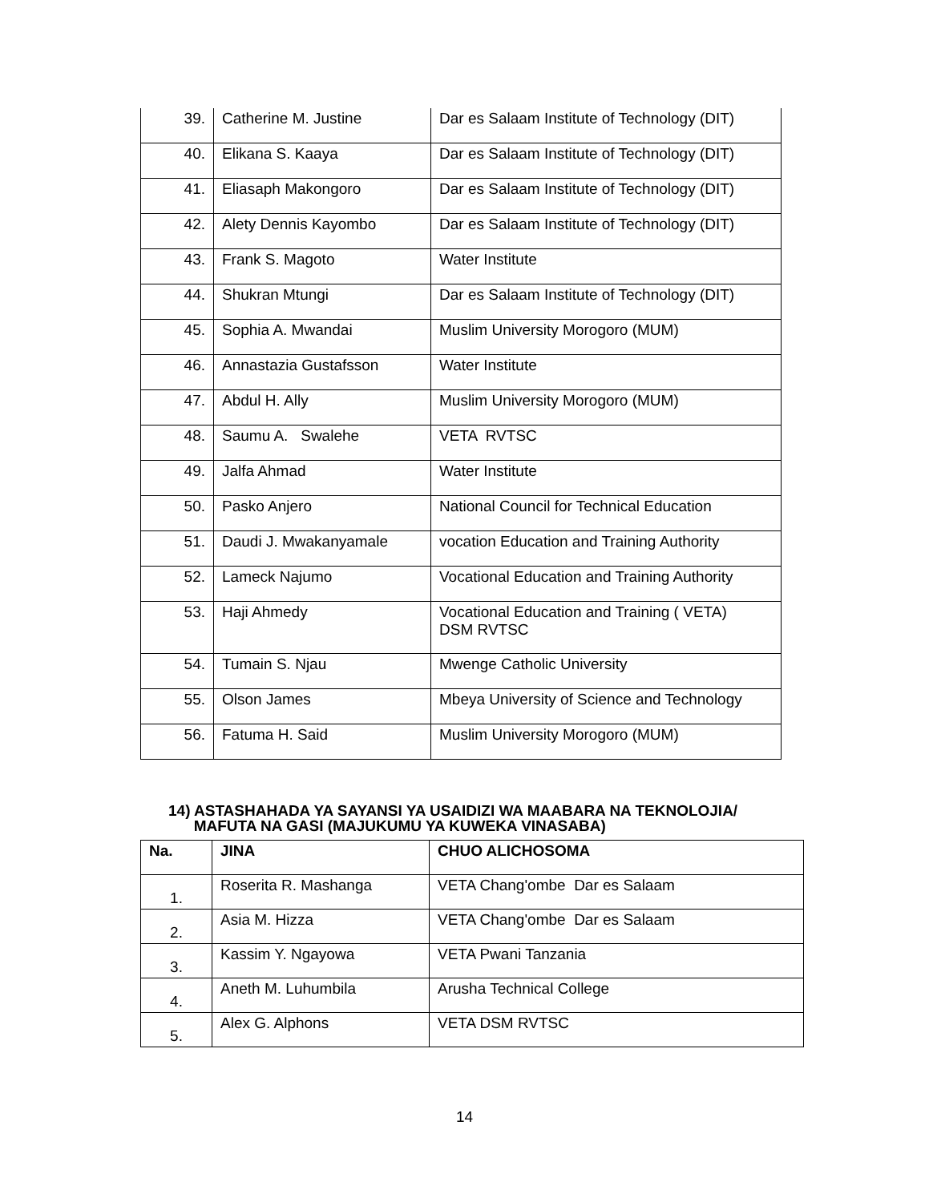| 39. | Catherine M. Justine | Dar es Salaam Institute of Technology (DIT) |
| 40. | Elikana S. Kaaya | Dar es Salaam Institute of Technology (DIT) |
| 41. | Eliasaph Makongoro | Dar es Salaam Institute of Technology (DIT) |
| 42. | Alety Dennis Kayombo | Dar es Salaam Institute of Technology (DIT) |
| 43. | Frank S. Magoto | Water Institute |
| 44. | Shukran Mtungi | Dar es Salaam Institute of Technology (DIT) |
| 45. | Sophia A. Mwandai | Muslim University Morogoro (MUM) |
| 46. | Annastazia Gustafsson | Water Institute |
| 47. | Abdul H. Ally | Muslim University Morogoro (MUM) |
| 48. | Saumu A. Swalehe | VETA RVTSC |
| 49. | Jalfa Ahmad | Water Institute |
| 50. | Pasko Anjero | National Council for Technical Education |
| 51. | Daudi J. Mwakanyamale | vocation Education and Training Authority |
| 52. | Lameck Najumo | Vocational Education and Training Authority |
| 53. | Haji Ahmedy | Vocational Education and Training ( VETA) DSM RVTSC |
| 54. | Tumain S. Njau | Mwenge Catholic University |
| 55. | Olson James | Mbeya University of Science and Technology |
| 56. | Fatuma H. Said | Muslim University Morogoro (MUM) |
14) ASTASHAHADA YA SAYANSI YA USAIDIZI WA MAABARA NA TEKNOLOJIA/
MAFUTA NA GASI (MAJUKUMU YA KUWEKA VINASABA)
| Na. | JINA | CHUO ALICHOSOMA |
| --- | --- | --- |
| 1. | Roserita R. Mashanga | VETA Chang'ombe Dar es Salaam |
| 2. | Asia M. Hizza | VETA Chang'ombe Dar es Salaam |
| 3. | Kassim Y. Ngayowa | VETA Pwani Tanzania |
| 4. | Aneth M. Luhumbila | Arusha Technical College |
| 5. | Alex G. Alphons | VETA DSM RVTSC |
14